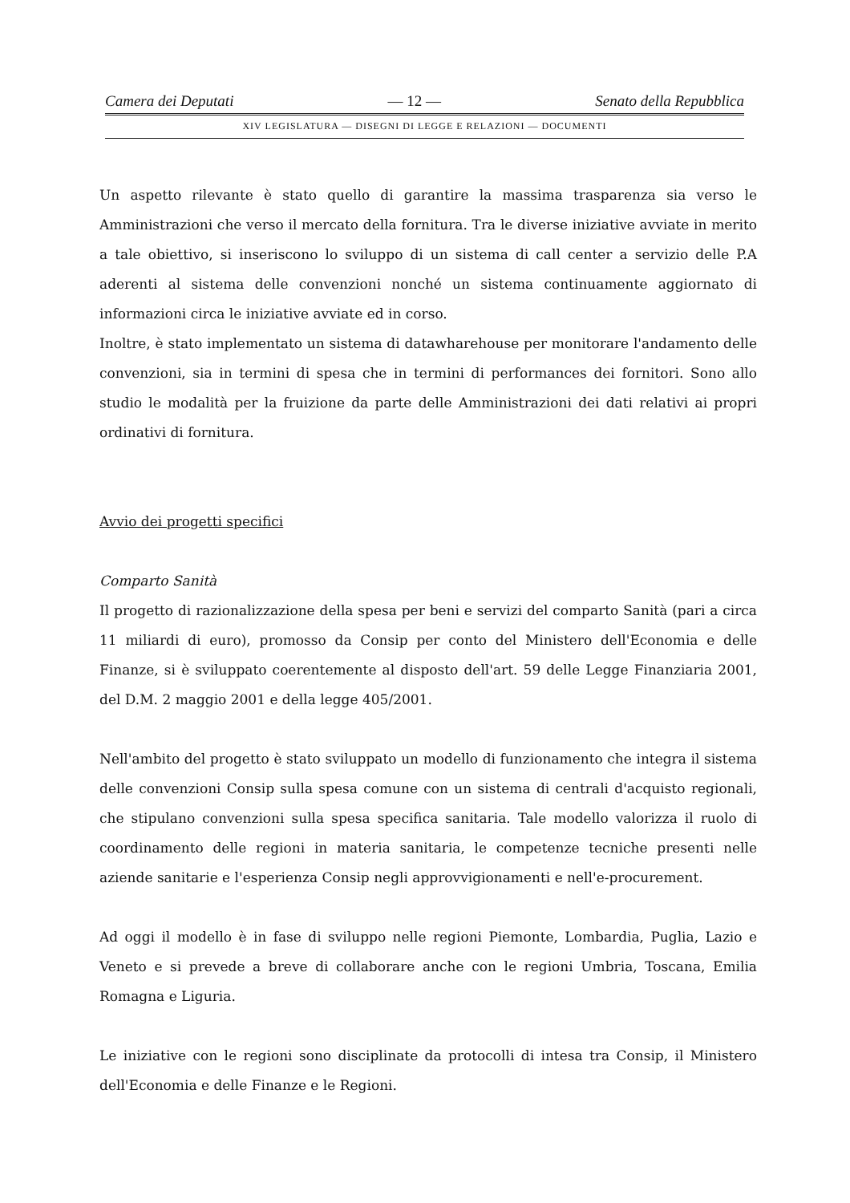Camera dei Deputati — 12 — Senato della Repubblica
XIV LEGISLATURA — DISEGNI DI LEGGE E RELAZIONI — DOCUMENTI
Un aspetto rilevante è stato quello di garantire la massima trasparenza sia verso le Amministrazioni che verso il mercato della fornitura. Tra le diverse iniziative avviate in merito a tale obiettivo, si inseriscono lo sviluppo di un sistema di call center a servizio delle P.A aderenti al sistema delle convenzioni nonché un sistema continuamente aggiornato di informazioni circa le iniziative avviate ed in corso.
Inoltre, è stato implementato un sistema di datawharehouse per monitorare l'andamento delle convenzioni, sia in termini di spesa che in termini di performances dei fornitori. Sono allo studio le modalità per la fruizione da parte delle Amministrazioni dei dati relativi ai propri ordinativi di fornitura.
Avvio dei progetti specifici
Comparto Sanità
Il progetto di razionalizzazione della spesa per beni e servizi del comparto Sanità (pari a circa 11 miliardi di euro), promosso da Consip per conto del Ministero dell'Economia e delle Finanze, si è sviluppato coerentemente al disposto dell'art. 59 delle Legge Finanziaria 2001, del D.M. 2 maggio 2001 e della legge 405/2001.
Nell'ambito del progetto è stato sviluppato un modello di funzionamento che integra il sistema delle convenzioni Consip sulla spesa comune con un sistema di centrali d'acquisto regionali, che stipulano convenzioni sulla spesa specifica sanitaria. Tale modello valorizza il ruolo di coordinamento delle regioni in materia sanitaria, le competenze tecniche presenti nelle aziende sanitarie e l'esperienza Consip negli approvvigionamenti e nell'e-procurement.
Ad oggi il modello è in fase di sviluppo nelle regioni Piemonte, Lombardia, Puglia, Lazio e Veneto e si prevede a breve di collaborare anche con le regioni Umbria, Toscana, Emilia Romagna e Liguria.
Le iniziative con le regioni sono disciplinate da protocolli di intesa tra Consip, il Ministero dell'Economia e delle Finanze e le Regioni.